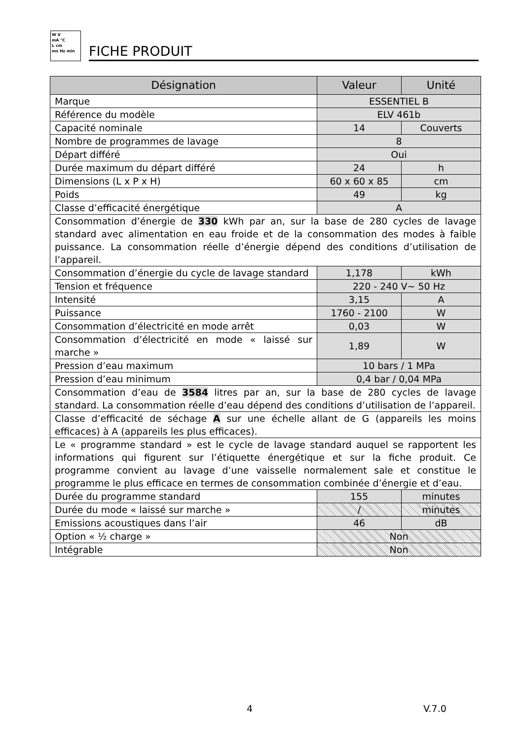W V
mA °C
L cm
ms Hz min
FICHE PRODUIT
| Désignation | Valeur | Unité |
| --- | --- | --- |
| Marque | ESSENTIEL B | |
| Référence du modèle | ELV 461b | |
| Capacité nominale | 14 | Couverts |
| Nombre de programmes de lavage | 8 | |
| Départ différé | Oui | |
| Durée maximum du départ différé | 24 | h |
| Dimensions (L x P x H) | 60 x 60 x 85 | cm |
| Poids | 49 | kg |
| Classe d’efficacité énergétique | A | |
| Consommation d’énergie de 330 kWh par an, sur la base de 280 cycles de lavage standard avec alimentation en eau froide et de la consommation des modes à faible puissance. La consommation réelle d’énergie dépend des conditions d’utilisation de l’appareil. | | |
| Consommation d’énergie du cycle de lavage standard | 1,178 | kWh |
| Tension et fréquence | 220 - 240 V~ 50 Hz | |
| Intensité | 3,15 | A |
| Puissance | 1760 - 2100 | W |
| Consommation d’électricité en mode arrêt | 0,03 | W |
| Consommation d’électricité en mode « laissé sur marche » | 1,89 | W |
| Pression d’eau maximum | 10 bars / 1 MPa | |
| Pression d’eau minimum | 0,4 bar / 0,04 MPa | |
| Consommation d’eau de 3584 litres par an, sur la base de 280 cycles de lavage standard. La consommation réelle d’eau dépend des conditions d’utilisation de l’appareil. | | |
| Classe d’efficacité de séchage A sur une échelle allant de G (appareils les moins efficaces) à A (appareils les plus efficaces). | | |
| Le « programme standard » est le cycle de lavage standard auquel se rapportent les informations qui figurent sur l’étiquette énergétique et sur la fiche produit. Ce programme convient au lavage d’une vaisselle normalement sale et constitue le programme le plus efficace en termes de consommation combinée d’énergie et d’eau. | | |
| Durée du programme standard | 155 | minutes |
| Durée du mode « laissé sur marche » | / | minutes |
| Emissions acoustiques dans l’air | 46 | dB |
| Option « ½ charge » | Non | |
| Intégrable | Non | |
4 V.7.0